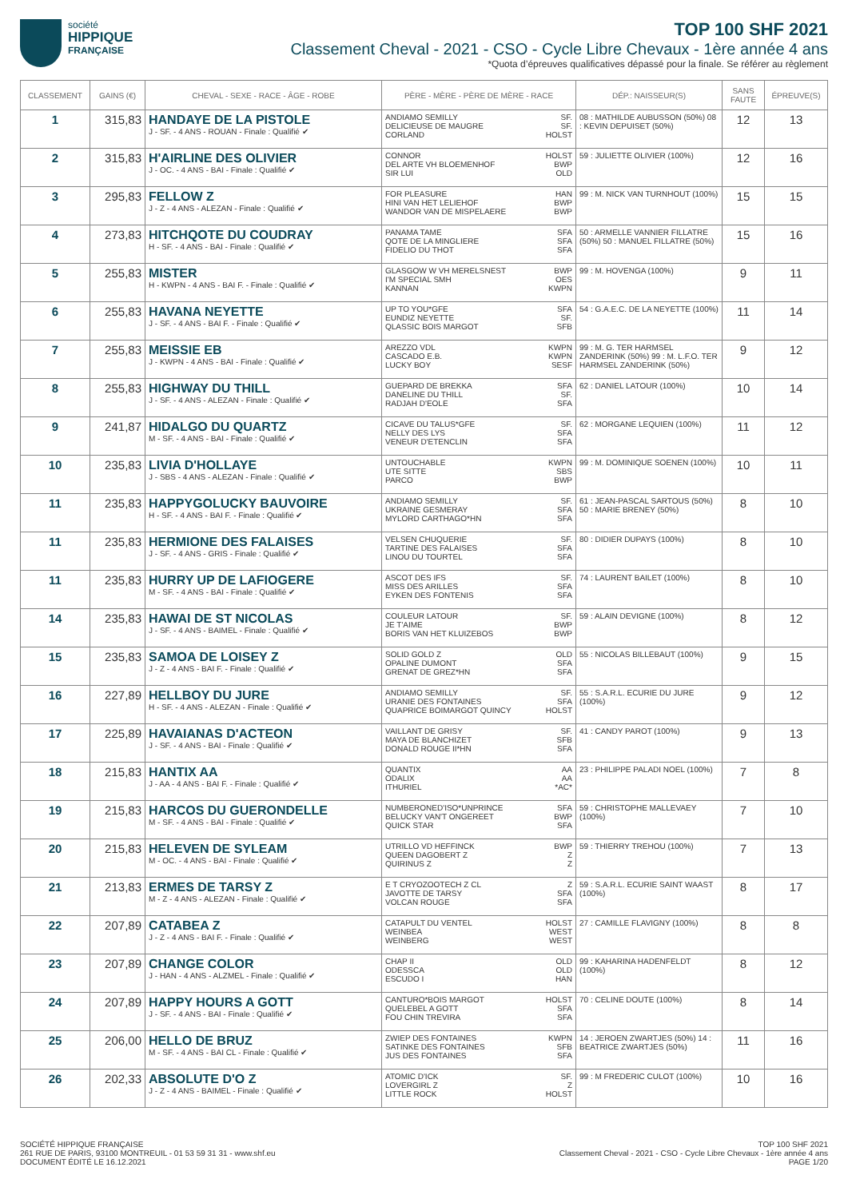société
HIPPIQUE
FRANÇAISE
TOP 100 SHF 2021
Classement Cheval - 2021 - CSO - Cycle Libre Chevaux - 1ère année 4 ans
*Quota d’épreuves qualificatives dépassé pour la finale. Se référer au règlement
| CLASSEMENT | GAINS (€) | CHEVAL - SEXE - RACE - ÂGE - ROBE | PÈRE - MÈRE - PÈRE DE MÈRE - RACE | DÉP.: NAISSEUR(S) | SANS FAUTE | ÉPREUVE(S) |
| --- | --- | --- | --- | --- | --- | --- |
| 1 | 315,83 | HANDAYE DE LA PISTOLE J - SF. - 4 ANS - ROUAN - Finale : Qualifié ✔ | ANDIAMO SEMILLY SF. DELICIEUSE DE MAUGRE SF. CORLAND HOLST | 08 : MATHILDE AUBUSSON (50%) 08 : KEVIN DEPUISET (50%) | 12 | 13 |
| 2 | 315,83 | H'AIRLINE DES OLIVIER J - OC. - 4 ANS - BAI - Finale : Qualifié ✔ | CONNOR HOLST DEL ARTE VH BLOEMENHOF BWP SIR LUI OLD | 59 : JULIETTE OLIVIER (100%) | 12 | 16 |
| 3 | 295,83 | FELLOW Z J - Z - 4 ANS - ALEZAN - Finale : Qualifié ✔ | FOR PLEASURE HAN HINI VAN HET LELIEHOF BWP WANDOR VAN DE MISPELAERE BWP | 99 : M. NICK VAN TURNHOUT (100%) | 15 | 15 |
| 4 | 273,83 | HITCHQOTE DU COUDRAY H - SF. - 4 ANS - BAI - Finale : Qualifié ✔ | PANAMA TAME SFA QOTE DE LA MINGLIERE SFA FIDELIO DU THOT SFA | 50 : ARMELLE VANNIER FILLATRE (50%) 50 : MANUEL FILLATRE (50%) | 15 | 16 |
| 5 | 255,83 | MISTER H - KWPN - 4 ANS - BAI F. - Finale : Qualifié ✔ | GLASGOW W VH MERELSNEST BWP I'M SPECIAL SMH OES KANNAN KWPN | 99 : M. HOVENGA (100%) | 9 | 11 |
| 6 | 255,83 | HAVANA NEYETTE J - SF. - 4 ANS - BAI F. - Finale : Qualifié ✔ | UP TO YOU*GFE SFA EUNDIZ NEYETTE SF. QLASSIC BOIS MARGOT SFB | 54 : G.A.E.C. DE LA NEYETTE (100%) | 11 | 14 |
| 7 | 255,83 | MEISSIE EB J - KWPN - 4 ANS - BAI - Finale : Qualifié ✔ | AREZZO VDL KWPN CASCADO E.B. KWPN LUCKY BOY SESF | 99 : M. G. TER HARMSEL ZANDERINK (50%) 99 : M. L.F.O. TER HARMSEL ZANDERINK (50%) | 9 | 12 |
| 8 | 255,83 | HIGHWAY DU THILL J - SF. - 4 ANS - ALEZAN - Finale : Qualifié ✔ | GUEPARD DE BREKKA SFA DANELINE DU THILL SF. RADJAH D'EOLE SFA | 62 : DANIEL LATOUR (100%) | 10 | 14 |
| 9 | 241,87 | HIDALGO DU QUARTZ M - SF. - 4 ANS - BAI - Finale : Qualifié ✔ | CICAVE DU TALUS*GFE SF. NELLY DES LYS SFA VENEUR D'ETENCLIN SFA | 62 : MORGANE LEQUIEN (100%) | 11 | 12 |
| 10 | 235,83 | LIVIA D'HOLLAYE J - SBS - 4 ANS - ALEZAN - Finale : Qualifié ✔ | UNTOUCHABLE KWPN UTE SITTE SBS PARCO BWP | 99 : M. DOMINIQUE SOENEN (100%) | 10 | 11 |
| 11 | 235,83 | HAPPYGOLUCKY BAUVOIRE H - SF. - 4 ANS - BAI F. - Finale : Qualifié ✔ | ANDIAMO SEMILLY SF. UKRAINE GESMERAY SFA MYLORD CARTHAGO*HN SFA | 61 : JEAN-PASCAL SARTOUS (50%) 50 : MARIE BRENEY (50%) | 8 | 10 |
| 11 | 235,83 | HERMIONE DES FALAISES J - SF. - 4 ANS - GRIS - Finale : Qualifié ✔ | VELSEN CHUQUERIE SF. TARTINE DES FALAISES SFA LINOU DU TOURTEL SFA | 80 : DIDIER DUPAYS (100%) | 8 | 10 |
| 11 | 235,83 | HURRY UP DE LAFIOGERE M - SF. - 4 ANS - BAI - Finale : Qualifié ✔ | ASCOT DES IFS SF. MISS DES ARILLES SFA EYKEN DES FONTENIS SFA | 74 : LAURENT BAILET (100%) | 8 | 10 |
| 14 | 235,83 | HAWAI DE ST NICOLAS J - SF. - 4 ANS - BAIMEL - Finale : Qualifié ✔ | COULEUR LATOUR SF. JE T'AIME BWP BORIS VAN HET KLUIZEBOS BWP | 59 : ALAIN DEVIGNE (100%) | 8 | 12 |
| 15 | 235,83 | SAMOA DE LOISEY Z J - Z - 4 ANS - BAI F. - Finale : Qualifié ✔ | SOLID GOLD Z OLD OPALINE DUMONT SFA GRENAT DE GREZ*HN SFA | 55 : NICOLAS BILLEBAUT (100%) | 9 | 15 |
| 16 | 227,89 | HELLBOY DU JURE H - SF. - 4 ANS - ALEZAN - Finale : Qualifié ✔ | ANDIAMO SEMILLY SF. URANIE DES FONTAINES SFA QUAPRICE BOIMARGOT QUINCY HOLST | 55 : S.A.R.L. ECURIE DU JURE (100%) | 9 | 12 |
| 17 | 225,89 | HAVAIANAS D'ACTEON J - SF. - 4 ANS - BAI - Finale : Qualifié ✔ | VAILLANT DE GRISY SF. MAYA DE BLANCHIZET SFB DONALD ROUGE II*HN SFA | 41 : CANDY PAROT (100%) | 9 | 13 |
| 18 | 215,83 | HANTIX AA J - AA - 4 ANS - BAI F. - Finale : Qualifié ✔ | QUANTIX AA ODALIX AA ITHURIEL *AC* | 23 : PHILIPPE PALADI NOEL (100%) | 7 | 8 |
| 19 | 215,83 | HARCOS DU GUERONDELLE M - SF. - 4 ANS - BAI - Finale : Qualifié ✔ | NUMBERONED'ISO*UNPRINCE SFA BELUCKY VAN'T ONGEREET BWP QUICK STAR SFA | 59 : CHRISTOPHE MALLEVAEY (100%) | 7 | 10 |
| 20 | 215,83 | HELEVEN DE SYLEAM M - OC. - 4 ANS - BAI - Finale : Qualifié ✔ | UTRILLO VD HEFFINCK BWP QUEEN DAGOBERT Z Z QUIRINUS Z Z | 59 : THIERRY TREHOU (100%) | 7 | 13 |
| 21 | 213,83 | ERMES DE TARSY Z M - Z - 4 ANS - ALEZAN - Finale : Qualifié ✔ | E T CRYOZOOTECH Z CL Z JAVOTTE DE TARSY SFA VOLCAN ROUGE SFA | 59 : S.A.R.L. ECURIE SAINT WAAST (100%) | 8 | 17 |
| 22 | 207,89 | CATABEA Z J - Z - 4 ANS - BAI F. - Finale : Qualifié ✔ | CATAPULT DU VENTEL HOLST WEINBEA WEST WEINBERG WEST | 27 : CAMILLE FLAVIGNY (100%) | 8 | 8 |
| 23 | 207,89 | CHANGE COLOR J - HAN - 4 ANS - ALZMEL - Finale : Qualifié ✔ | CHAP II OLD ODESSCA OLD ESCUDO I HAN | 99 : KAHARINA HADENFELDT (100%) | 8 | 12 |
| 24 | 207,89 | HAPPY HOURS A GOTT J - SF. - 4 ANS - BAI - Finale : Qualifié ✔ | CANTURO*BOIS MARGOT HOLST QUELEBEL A GOTT SFA FOU CHIN TREVIRA SFA | 70 : CELINE DOUTE (100%) | 8 | 14 |
| 25 | 206,00 | HELLO DE BRUZ M - SF. - 4 ANS - BAI CL - Finale : Qualifié ✔ | ZWIEP DES FONTAINES KWPN SATINKE DES FONTAINES SFB JUS DES FONTAINES SFA | 14 : JEROEN ZWARTJES (50%) 14 : BEATRICE ZWARTJES (50%) | 11 | 16 |
| 26 | 202,33 | ABSOLUTE D'O Z J - Z - 4 ANS - BAIMEL - Finale : Qualifié ✔ | ATOMIC D'ICK SF. LOVERGIRL Z Z LITTLE ROCK HOLST | 99 : M FREDERIC CULOT (100%) | 10 | 16 |
SOCIÉTÉ HIPPIQUE FRANÇAISE
261 RUE DE PARIS, 93100 MONTREUIL - 01 53 59 31 31 - www.shf.eu
DOCUMENT ÉDITÉ LE 16.12.2021
TOP 100 SHF 2021
Classement Cheval - 2021 - CSO - Cycle Libre Chevaux - 1ère année 4 ans
PAGE 1/20